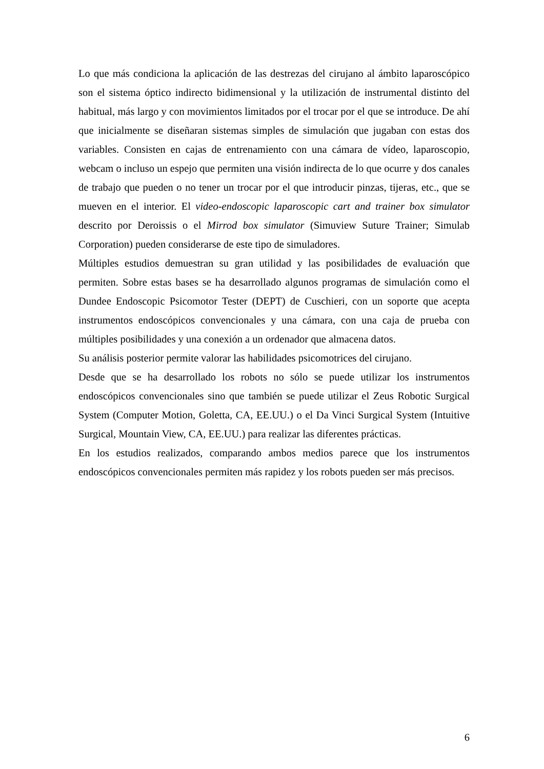Lo que más condiciona la aplicación de las destrezas del cirujano al ámbito laparoscópico son el sistema óptico indirecto bidimensional y la utilización de instrumental distinto del habitual, más largo y con movimientos limitados por el trocar por el que se introduce. De ahí que inicialmente se diseñaran sistemas simples de simulación que jugaban con estas dos variables. Consisten en cajas de entrenamiento con una cámara de vídeo, laparoscopio, webcam o incluso un espejo que permiten una visión indirecta de lo que ocurre y dos canales de trabajo que pueden o no tener un trocar por el que introducir pinzas, tijeras, etc., que se mueven en el interior. El video-endoscopic laparoscopic cart and trainer box simulator descrito por Deroissis o el Mirrod box simulator (Simuview Suture Trainer; Simulab Corporation) pueden considerarse de este tipo de simuladores.
Múltiples estudios demuestran su gran utilidad y las posibilidades de evaluación que permiten. Sobre estas bases se ha desarrollado algunos programas de simulación como el Dundee Endoscopic Psicomotor Tester (DEPT) de Cuschieri, con un soporte que acepta instrumentos endoscópicos convencionales y una cámara, con una caja de prueba con múltiples posibilidades y una conexión a un ordenador que almacena datos.
Su análisis posterior permite valorar las habilidades psicomotrices del cirujano.
Desde que se ha desarrollado los robots no sólo se puede utilizar los instrumentos endoscópicos convencionales sino que también se puede utilizar el Zeus Robotic Surgical System (Computer Motion, Goletta, CA, EE.UU.) o el Da Vinci Surgical System (Intuitive Surgical, Mountain View, CA, EE.UU.) para realizar las diferentes prácticas.
En los estudios realizados, comparando ambos medios parece que los instrumentos endoscópicos convencionales permiten más rapidez y los robots pueden ser más precisos.
6